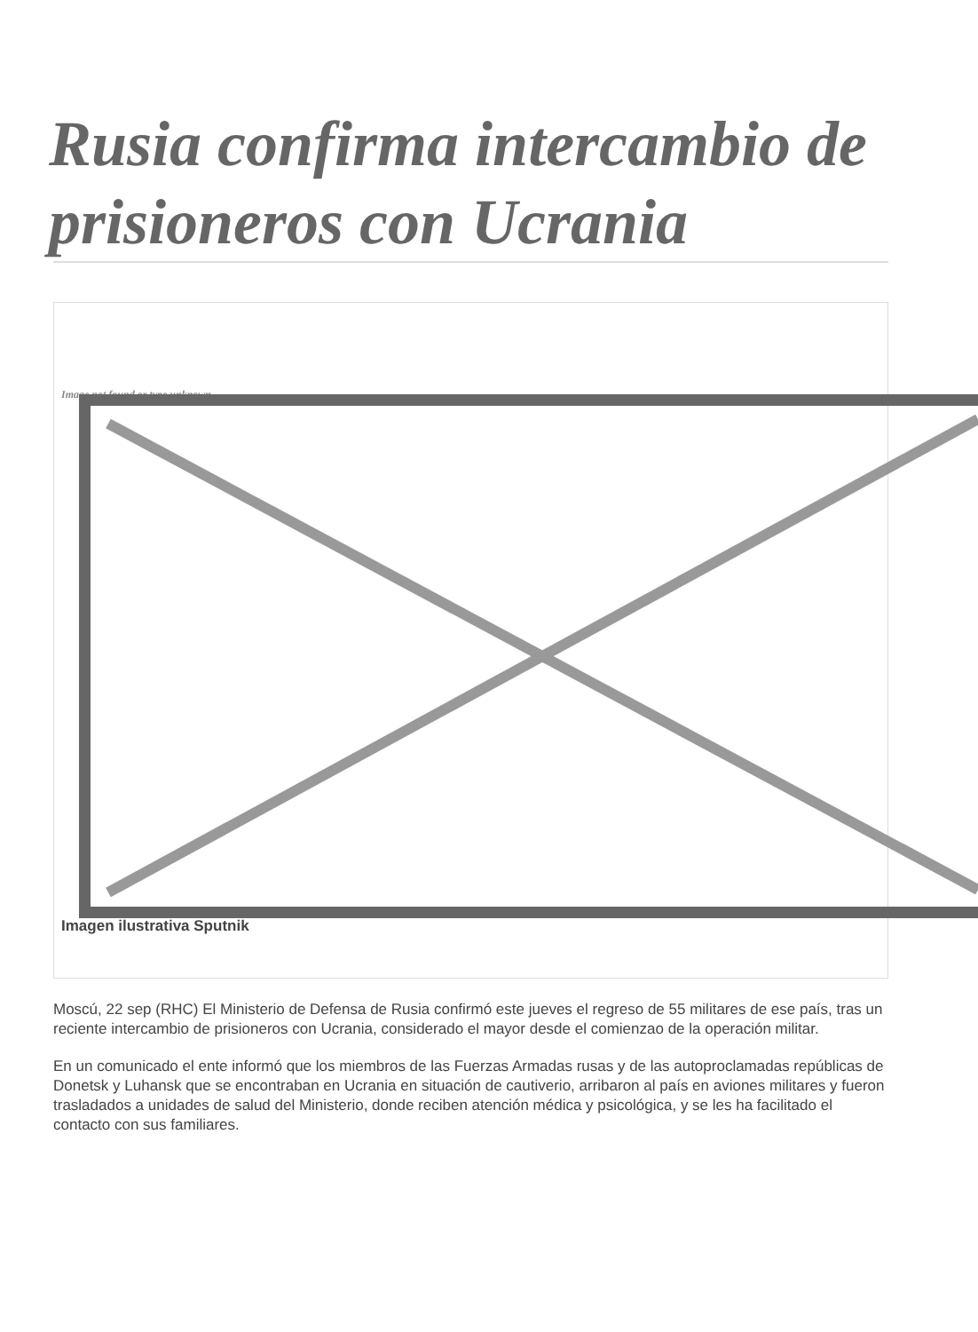Rusia confirma intercambio de prisioneros con Ucrania
Image not found or type unknown
Imagen ilustrativa Sputnik
Moscú, 22 sep (RHC) El Ministerio de Defensa de Rusia confirmó este jueves el regreso de 55 militares de ese país, tras un reciente intercambio de prisioneros con Ucrania, considerado el mayor desde el comienzao de la operación militar.
En un comunicado el ente informó que los miembros de las Fuerzas Armadas rusas y de las autoproclamadas repúblicas de Donetsk y Luhansk que se encontraban en Ucrania en situación de cautiverio, arribaron al país en aviones militares y fueron trasladados a unidades de salud del Ministerio, donde reciben atención médica y psicológica, y se les ha facilitado el contacto con sus familiares.